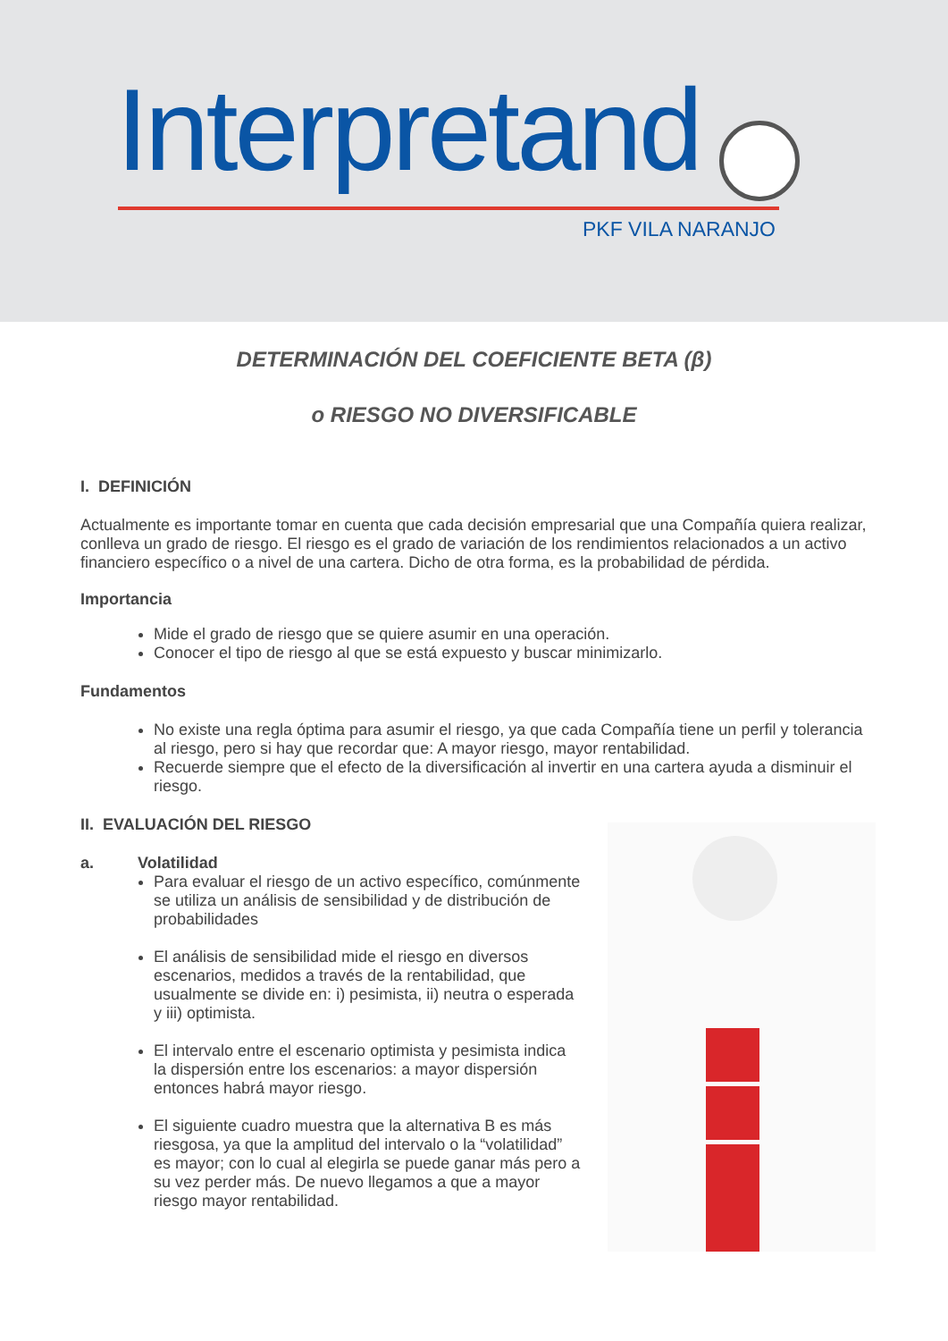Interpretand
PKF VILA NARANJO
DETERMINACIÓN DEL COEFICIENTE BETA (β)
o RIESGO NO DIVERSIFICABLE
I. DEFINICIÓN
Actualmente es importante tomar en cuenta que cada decisión empresarial que una Compañía quiera realizar, conlleva un grado de riesgo. El riesgo es el grado de variación de los rendimientos relacionados a un activo financiero específico o a nivel de una cartera. Dicho de otra forma, es la probabilidad de pérdida.
Importancia
Mide el grado de riesgo que se quiere asumir en una operación.
Conocer el tipo de riesgo al que se está expuesto y buscar minimizarlo.
Fundamentos
No existe una regla óptima para asumir el riesgo, ya que cada Compañía tiene un perfil y tolerancia al riesgo, pero si hay que recordar que: A mayor riesgo, mayor rentabilidad.
Recuerde siempre que el efecto de la diversificación al invertir en una cartera ayuda a disminuir el riesgo.
II. EVALUACIÓN DEL RIESGO
a. Volatilidad
Para evaluar el riesgo de un activo específico, comúnmente se utiliza un análisis de sensibilidad y de distribución de probabilidades
El análisis de sensibilidad mide el riesgo en diversos escenarios, medidos a través de la rentabilidad, que usualmente se divide en: i) pesimista, ii) neutra o esperada y iii) optimista.
El intervalo entre el escenario optimista y pesimista indica la dispersión entre los escenarios: a mayor dispersión entonces habrá mayor riesgo.
El siguiente cuadro muestra que la alternativa B es más riesgosa, ya que la amplitud del intervalo o la “volatilidad” es mayor; con lo cual al elegirla se puede ganar más pero a su vez perder más. De nuevo llegamos a que a mayor riesgo mayor rentabilidad.